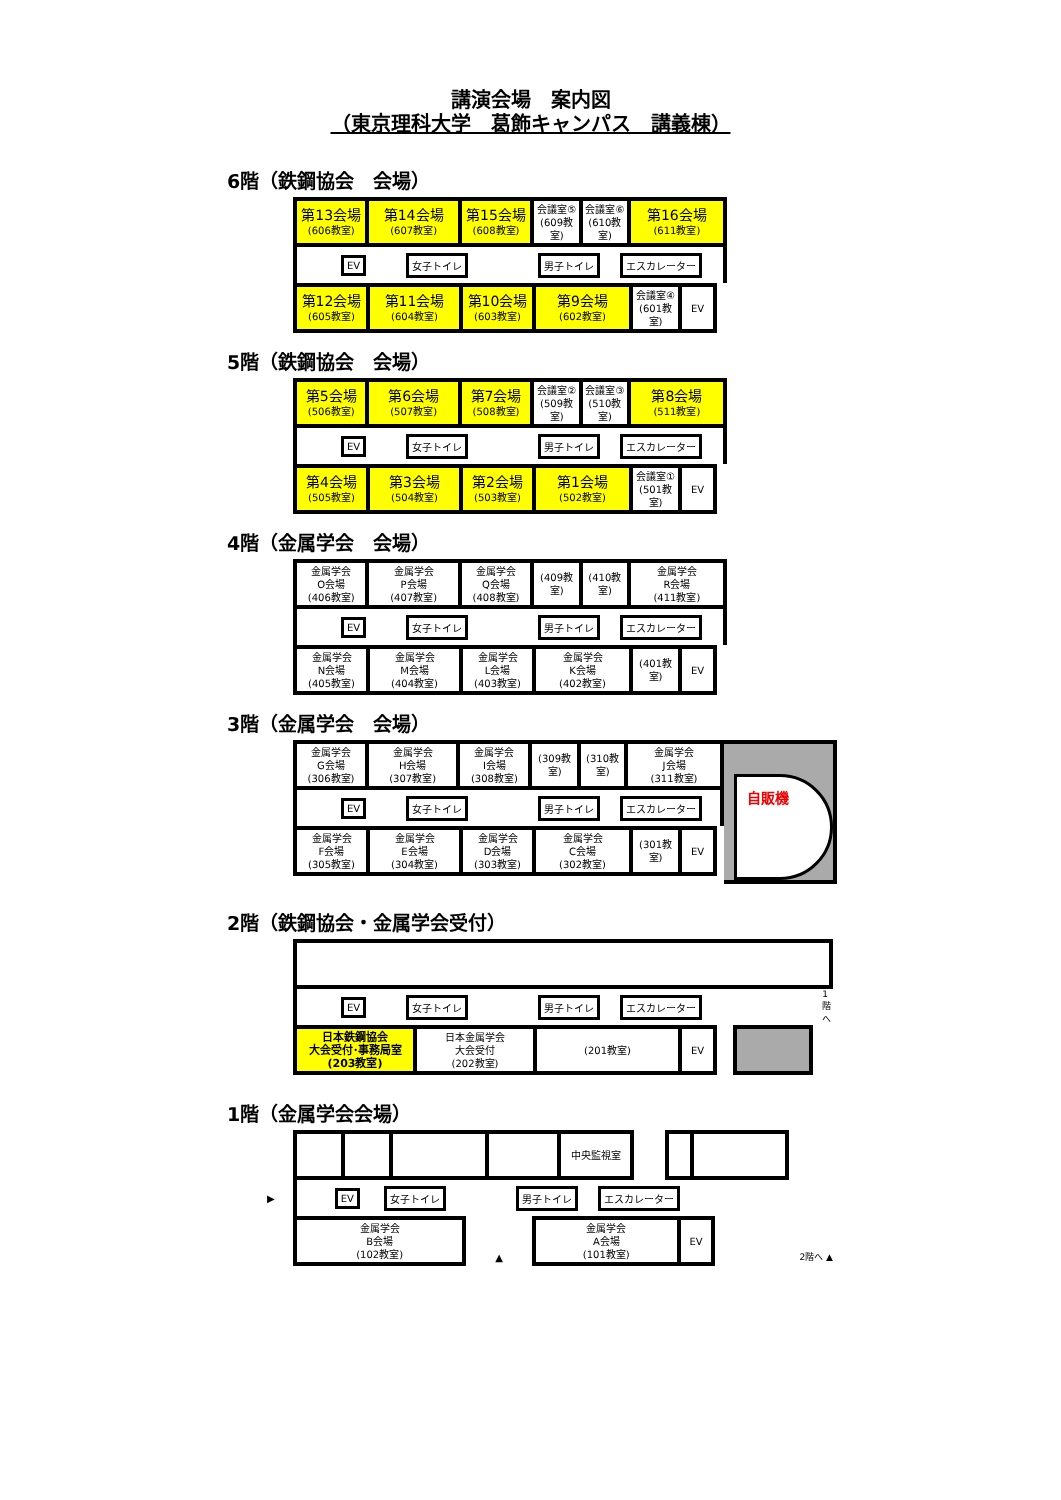講演会場　案内図
（東京理科大学　葛飾キャンパス　講義棟）
6階（鉄鋼協会　会場）
| 第13会場 (606教室) | 第14会場 (607教室) | 第15会場 (608教室) | 会議室⑤ (609教室) | 会議室⑥ (610教室) | 第16会場 (611教室) |
EV 女子トイレ 男子トイレ エスカレーター
| 第12会場 (605教室) | 第11会場 (604教室) | 第10会場 (603教室) | 第9会場 (602教室) | 会議室④ (601教室) | EV |
5階（鉄鋼協会　会場）
| 第5会場 (506教室) | 第6会場 (507教室) | 第7会場 (508教室) | 会議室② (509教室) | 会議室③ (510教室) | 第8会場 (511教室) |
EV 女子トイレ 男子トイレ エスカレーター
| 第4会場 (505教室) | 第3会場 (504教室) | 第2会場 (503教室) | 第1会場 (502教室) | 会議室① (501教室) | EV |
4階（金属学会　会場）
| 金属学会 O会場 (406教室) | 金属学会 P会場 (407教室) | 金属学会 Q会場 (408教室) | (409教室) | (410教室) | 金属学会 R会場 (411教室) |
EV 女子トイレ 男子トイレ エスカレーター
| 金属学会 N会場 (405教室) | 金属学会 M会場 (404教室) | 金属学会 L会場 (403教室) | 金属学会 K会場 (402教室) | (401教室) | EV |
3階（金属学会　会場）
| 金属学会 G会場 (306教室) | 金属学会 H会場 (307教室) | 金属学会 I会場 (308教室) | (309教室) | (310教室) | 金属学会 J会場 (311教室) |
EV 女子トイレ 男子トイレ エスカレーター
| 金属学会 F会場 (305教室) | 金属学会 E会場 (304教室) | 金属学会 D会場 (303教室) | 金属学会 C会場 (302教室) | (301教室) | EV |
自販機
2階（鉄鋼協会・金属学会受付）
EV 女子トイレ 男子トイレ エスカレーター 1階へ
| 日本鉄鋼協会 大会受付･事務局室 (203教室) | 日本金属学会 大会受付 (202教室) | (201教室) | EV | | |
1階（金属学会会場）
| | | | | 中央監視室 | | | |
▶ EV 女子トイレ 男子トイレ エスカレーター
| 金属学会 B会場 (102教室) | ▲ | 金属学会 A会場 (101教室) | EV | 2階へ ▲ |